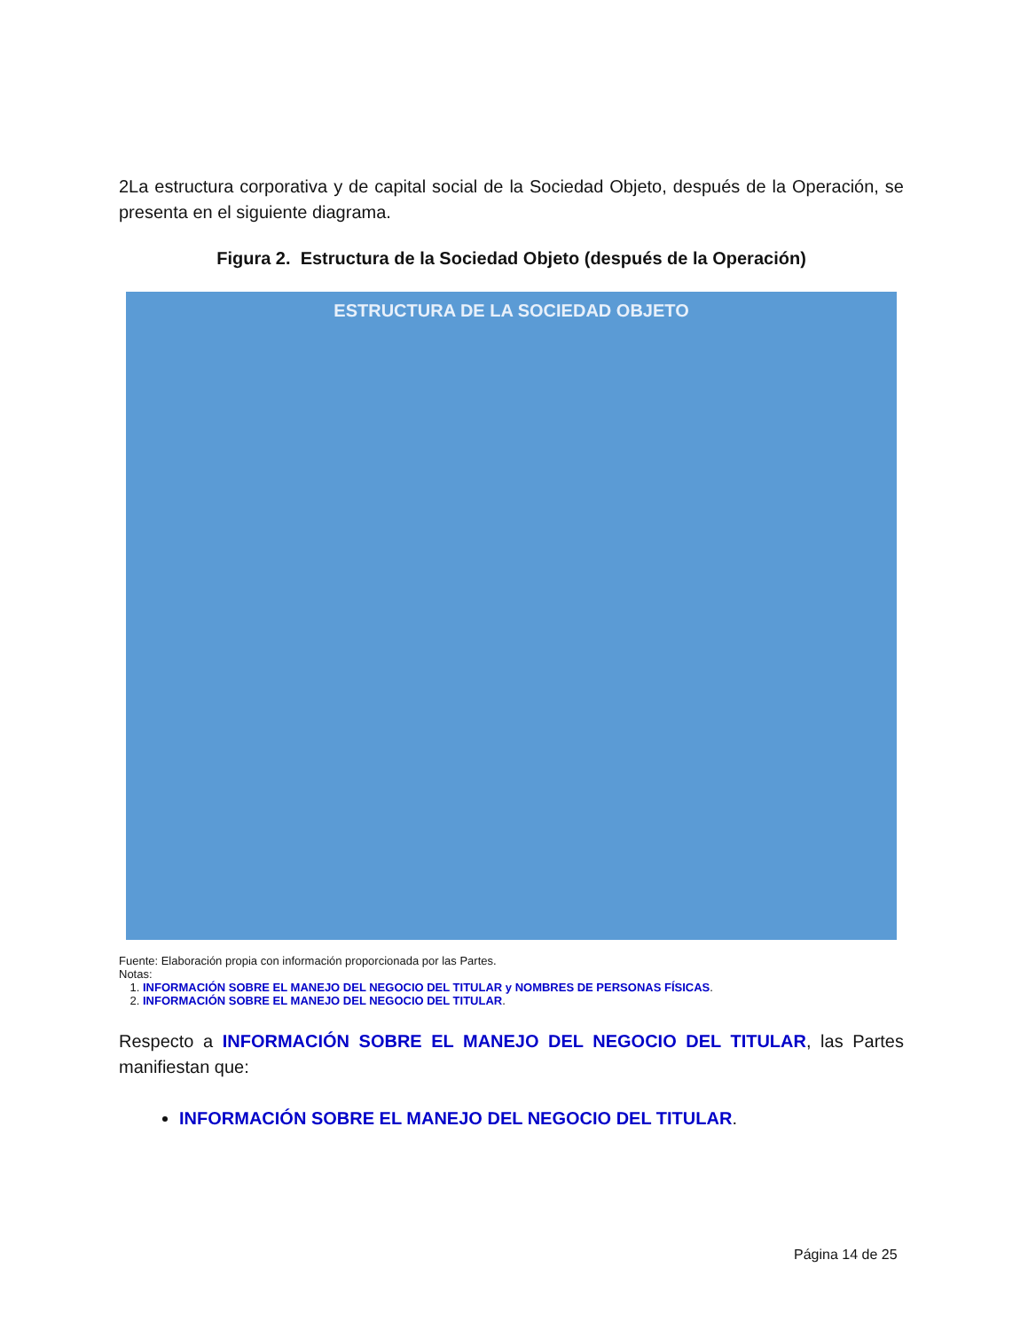2La estructura corporativa y de capital social de la Sociedad Objeto, después de la Operación, se presenta en el siguiente diagrama.
Figura 2. Estructura de la Sociedad Objeto (después de la Operación)
ESTRUCTURA DE LA SOCIEDAD OBJETO
Fuente: Elaboración propia con información proporcionada por las Partes.
Notas:
1. INFORMACIÓN SOBRE EL MANEJO DEL NEGOCIO DEL TITULAR y NOMBRES DE PERSONAS FÍSICAS.
2. INFORMACIÓN SOBRE EL MANEJO DEL NEGOCIO DEL TITULAR.
Respecto a INFORMACIÓN SOBRE EL MANEJO DEL NEGOCIO DEL TITULAR, las Partes manifiestan que:
INFORMACIÓN SOBRE EL MANEJO DEL NEGOCIO DEL TITULAR.
Página 14 de 25